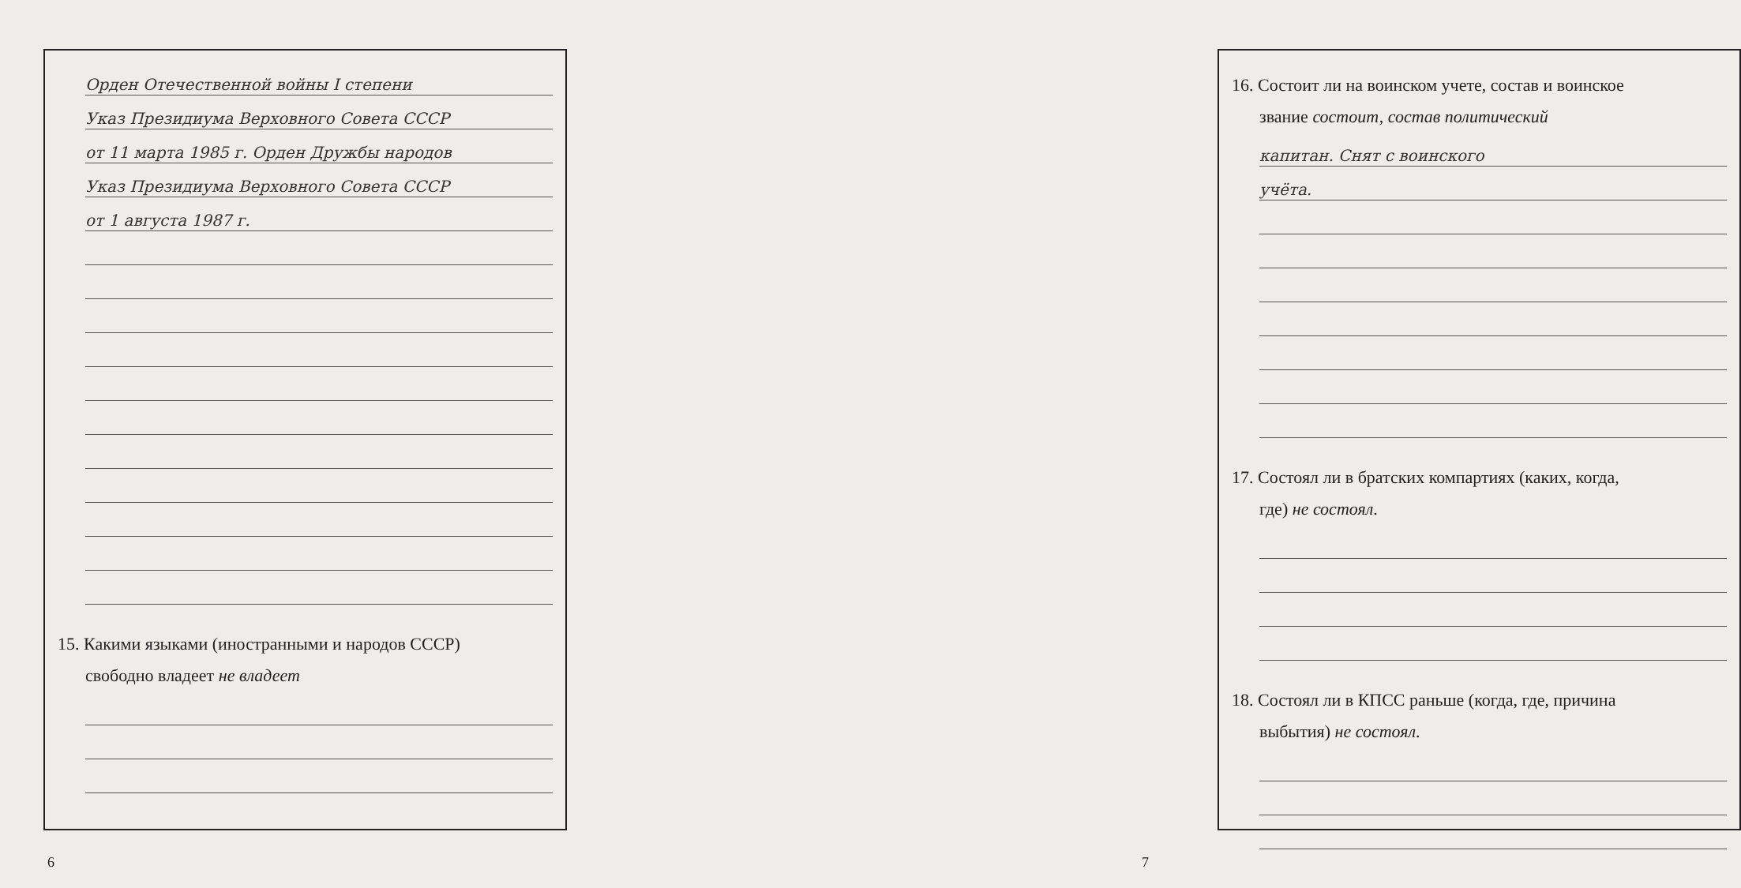Орден Отечественной войны I степени
Указ Президиума Верховного Совета СССР
от 11 марта 1985 г. Орден Дружбы народов
Указ Президиума Верховного Совета СССР
от 1 августа 1987 г.
15. Какими языками (иностранными и народов СССР)
свободно владеет не владеет
6
16. Состоит ли на воинском учете, состав и воинское
звание состоит, состав политический
капитан. Снят с воинского
учёта.
17. Состоял ли в братских компартиях (каких, когда,
где) не состоял.
18. Состоял ли в КПСС раньше (когда, где, причина
выбытия) не состоял.
7